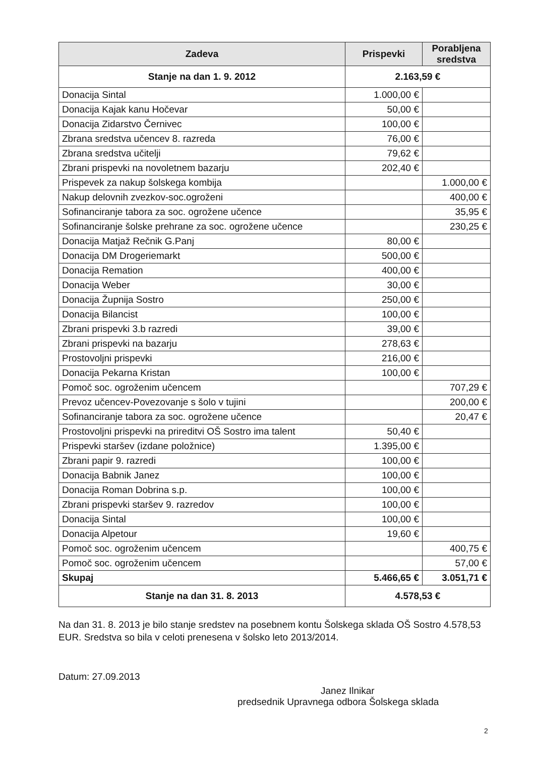| Zadeva | Prispevki | Porabljena sredstva |
| --- | --- | --- |
| Stanje na dan 1. 9. 2012 | 2.163,59 € | |
| Donacija Sintal | 1.000,00 € | |
| Donacija Kajak kanu Hočevar | 50,00 € | |
| Donacija Zidarstvo Černivec | 100,00 € | |
| Zbrana sredstva učencev 8. razreda | 76,00 € | |
| Zbrana sredstva učitelji | 79,62 € | |
| Zbrani prispevki na novoletnem bazarju | 202,40 € | |
| Prispevek za nakup šolskega kombija | | 1.000,00 € |
| Nakup delovnih zvezkov-soc.ogroženi | | 400,00 € |
| Sofinanciranje tabora za soc. ogrožene učence | | 35,95 € |
| Sofinanciranje šolske prehrane za soc. ogrožene učence | | 230,25 € |
| Donacija Matjaž Rečnik G.Panj | 80,00 € | |
| Donacija DM Drogeriemarkt | 500,00 € | |
| Donacija Remation | 400,00 € | |
| Donacija Weber | 30,00 € | |
| Donacija Župnija Sostro | 250,00 € | |
| Donacija Bilancist | 100,00 € | |
| Zbrani prispevki 3.b razredi | 39,00 € | |
| Zbrani prispevki na bazarju | 278,63 € | |
| Prostovoljni prispevki | 216,00 € | |
| Donacija Pekarna Kristan | 100,00 € | |
| Pomoč soc. ogroženim učencem | | 707,29 € |
| Prevoz učencev-Povezovanje s šolo v tujini | | 200,00 € |
| Sofinanciranje tabora za soc. ogrožene učence | | 20,47 € |
| Prostovoljni prispevki na prireditvi OŠ Sostro ima talent | 50,40 € | |
| Prispevki staršev (izdane položnice) | 1.395,00 € | |
| Zbrani papir 9. razredi | 100,00 € | |
| Donacija Babnik Janez | 100,00 € | |
| Donacija Roman Dobrina s.p. | 100,00 € | |
| Zbrani prispevki staršev 9. razredov | 100,00 € | |
| Donacija Sintal | 100,00 € | |
| Donacija Alpetour | 19,60 € | |
| Pomoč soc. ogroženim učencem | | 400,75 € |
| Pomoč soc. ogroženim učencem | | 57,00 € |
| Skupaj | 5.466,65 € | 3.051,71 € |
| Stanje na dan 31. 8. 2013 | 4.578,53 € | |
Na dan 31. 8. 2013 je bilo stanje sredstev na posebnem kontu Šolskega sklada OŠ Sostro 4.578,53 EUR. Sredstva so bila v celoti prenesena v šolsko leto 2013/2014.
Datum: 27.09.2013
Janez Ilnikar
predsednik Upravnega odbora Šolskega sklada
2